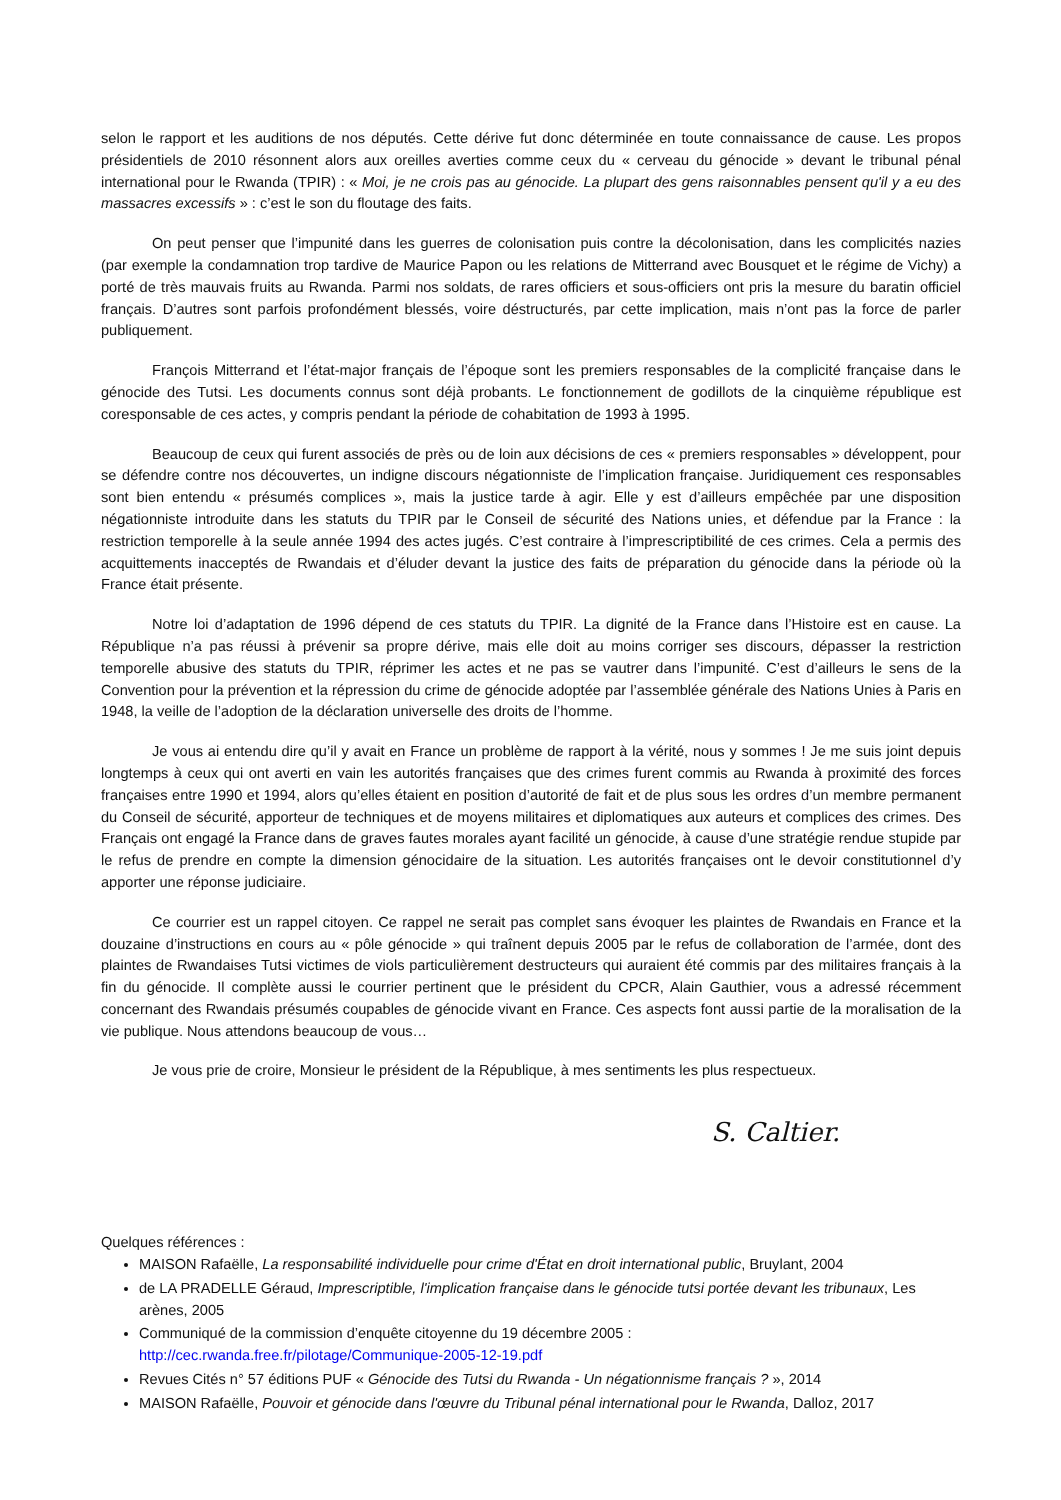selon le rapport et les auditions de nos députés. Cette dérive fut donc déterminée en toute connaissance de cause. Les propos présidentiels de 2010 résonnent alors aux oreilles averties comme ceux du « cerveau du génocide » devant le tribunal pénal international pour le Rwanda (TPIR) : « Moi, je ne crois pas au génocide. La plupart des gens raisonnables pensent qu'il y a eu des massacres excessifs » : c’est le son du floutage des faits.
On peut penser que l’impunité dans les guerres de colonisation puis contre la décolonisation, dans les complicités nazies (par exemple la condamnation trop tardive de Maurice Papon ou les relations de Mitterrand avec Bousquet et le régime de Vichy) a porté de très mauvais fruits au Rwanda. Parmi nos soldats, de rares officiers et sous-officiers ont pris la mesure du baratin officiel français. D’autres sont parfois profondément blessés, voire déstructurés, par cette implication, mais n’ont pas la force de parler publiquement.
François Mitterrand et l’état-major français de l’époque sont les premiers responsables de la complicité française dans le génocide des Tutsi. Les documents connus sont déjà probants. Le fonctionnement de godillots de la cinquième république est coresponsable de ces actes, y compris pendant la période de cohabitation de 1993 à 1995.
Beaucoup de ceux qui furent associés de près ou de loin aux décisions de ces « premiers responsables » développent, pour se défendre contre nos découvertes, un indigne discours négationniste de l’implication française. Juridiquement ces responsables sont bien entendu « présumés complices », mais la justice tarde à agir. Elle y est d’ailleurs empêchée par une disposition négationniste introduite dans les statuts du TPIR par le Conseil de sécurité des Nations unies, et défendue par la France : la restriction temporelle à la seule année 1994 des actes jugés. C’est contraire à l’imprescriptibilité de ces crimes. Cela a permis des acquittements inacceptés de Rwandais et d’éluder devant la justice des faits de préparation du génocide dans la période où la France était présente.
Notre loi d’adaptation de 1996 dépend de ces statuts du TPIR. La dignité de la France dans l’Histoire est en cause. La République n’a pas réussi à prévenir sa propre dérive, mais elle doit au moins corriger ses discours, dépasser la restriction temporelle abusive des statuts du TPIR, réprimer les actes et ne pas se vautrer dans l’impunité. C’est d’ailleurs le sens de la Convention pour la prévention et la répression du crime de génocide adoptée par l’assemblée générale des Nations Unies à Paris en 1948, la veille de l’adoption de la déclaration universelle des droits de l’homme.
Je vous ai entendu dire qu’il y avait en France un problème de rapport à la vérité, nous y sommes ! Je me suis joint depuis longtemps à ceux qui ont averti en vain les autorités françaises que des crimes furent commis au Rwanda à proximité des forces françaises entre 1990 et 1994, alors qu’elles étaient en position d’autorité de fait et de plus sous les ordres d’un membre permanent du Conseil de sécurité, apporteur de techniques et de moyens militaires et diplomatiques aux auteurs et complices des crimes. Des Français ont engagé la France dans de graves fautes morales ayant facilité un génocide, à cause d’une stratégie rendue stupide par le refus de prendre en compte la dimension génocidaire de la situation. Les autorités françaises ont le devoir constitutionnel d’y apporter une réponse judiciaire.
Ce courrier est un rappel citoyen. Ce rappel ne serait pas complet sans évoquer les plaintes de Rwandais en France et la douzaine d’instructions en cours au « pôle génocide » qui traînent depuis 2005 par le refus de collaboration de l’armée, dont des plaintes de Rwandaises Tutsi victimes de viols particulièrement destructeurs qui auraient été commis par des militaires français à la fin du génocide. Il complète aussi le courrier pertinent que le président du CPCR, Alain Gauthier, vous a adressé récemment concernant des Rwandais présumés coupables de génocide vivant en France. Ces aspects font aussi partie de la moralisation de la vie publique. Nous attendons beaucoup de vous…
Je vous prie de croire, Monsieur le président de la République, à mes sentiments les plus respectueux.
S. Caltier.
Quelques références :
MAISON Rafaëlle, La responsabilité individuelle pour crime d'État en droit international public, Bruylant, 2004
de LA PRADELLE Géraud, Imprescriptible, l'implication française dans le génocide tutsi portée devant les tribunaux, Les arènes, 2005
Communiqué de la commission d’enquête citoyenne du 19 décembre 2005 :
http://cec.rwanda.free.fr/pilotage/Communique-2005-12-19.pdf
Revues Cités n° 57 éditions PUF « Génocide des Tutsi du Rwanda - Un négationnisme français ? », 2014
MAISON Rafaëlle, Pouvoir et génocide dans l'œuvre du Tribunal pénal international pour le Rwanda, Dalloz, 2017